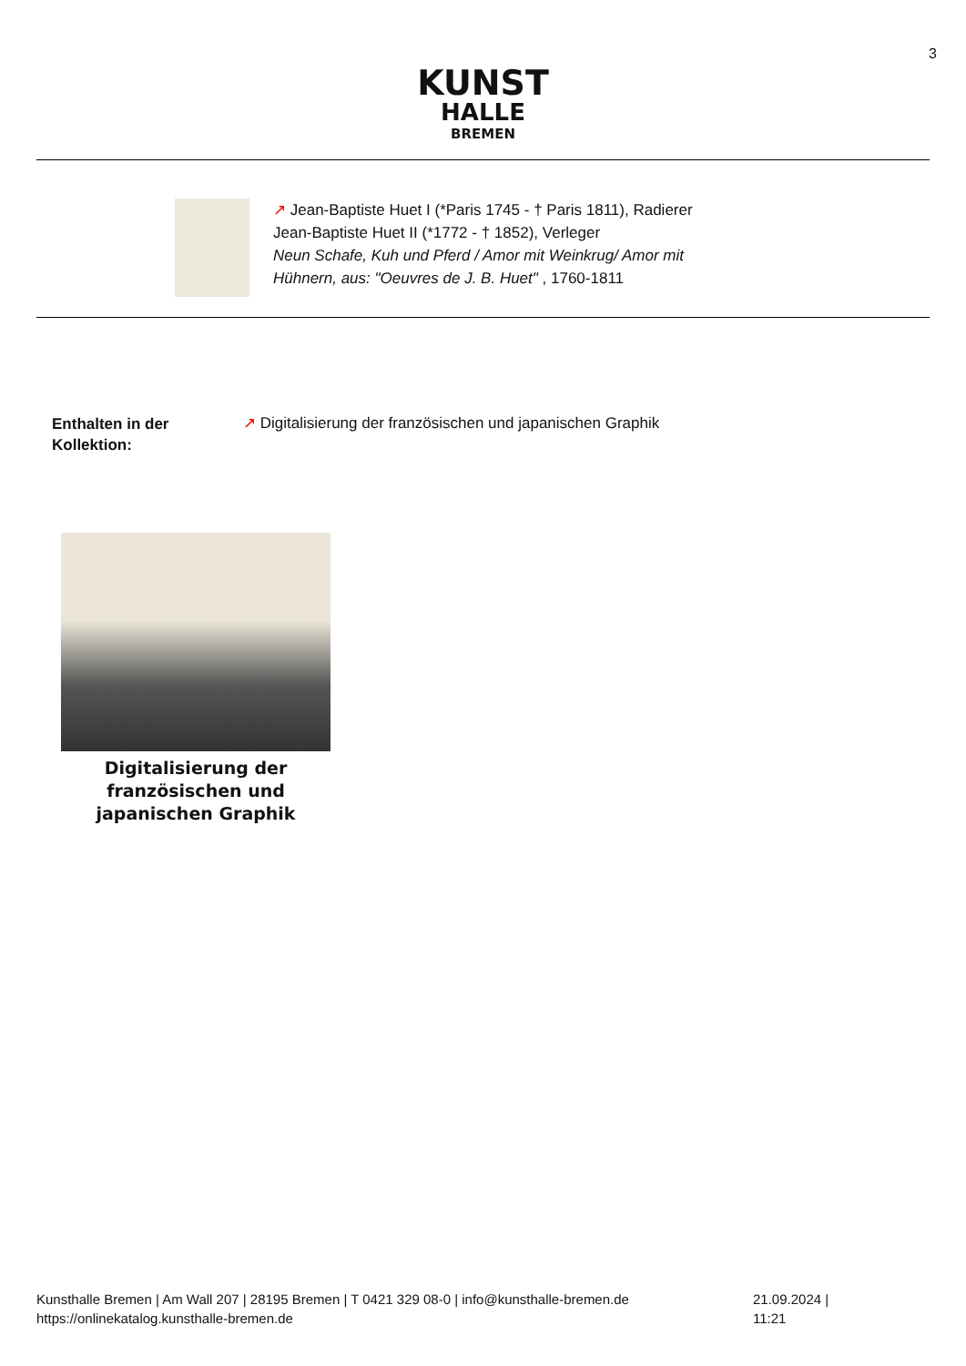3
KUNST
HALLE
BREMEN
↗ Jean-Baptiste Huet I (*Paris 1745 - † Paris 1811), Radierer
Jean-Baptiste Huet II (*1772 - † 1852), Verleger
Neun Schafe, Kuh und Pferd / Amor mit Weinkrug/ Amor mit
Hühnern, aus: "Oeuvres de J. B. Huet" , 1760-1811
Enthalten in der
Kollektion:
↗ Digitalisierung der französischen und japanischen Graphik
Digitalisierung der französischen und japanischen Graphik
Kunsthalle Bremen | Am Wall 207 | 28195 Bremen | T 0421 329 08-0 | info@kunsthalle-bremen.de 21.09.2024 | 11:21
https://onlinekatalog.kunsthalle-bremen.de